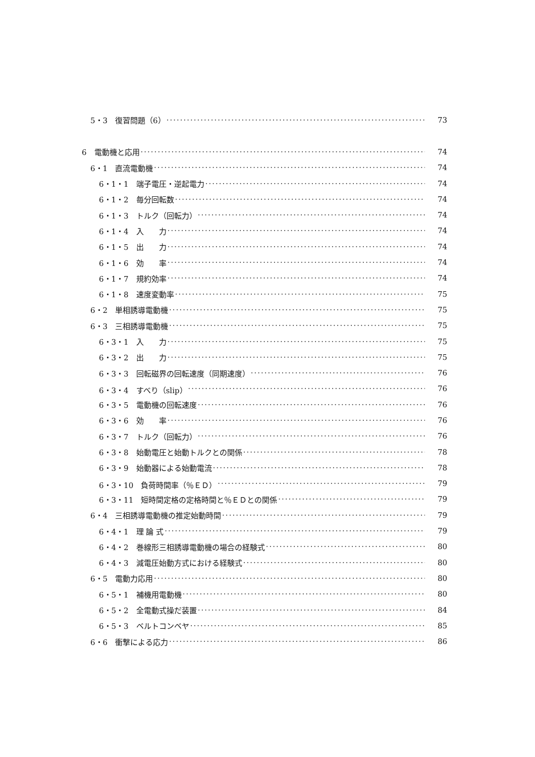5・3　復習問題（6） 73
6　電動機と応用 74
6・1　直流電動機 74
6・1・1　端子電圧・逆起電力 74
6・1・2　毎分回転数 74
6・1・3　トルク（回転力） 74
6・1・4　入　　力 74
6・1・5　出　　力 74
6・1・6　効　　率 74
6・1・7　規約効率 74
6・1・8　速度変動率 75
6・2　単相誘導電動機 75
6・3　三相誘導電動機 75
6・3・1　入　　力 75
6・3・2　出　　力 75
6・3・3　回転磁界の回転速度（同期速度） 76
6・3・4　すべり（slip） 76
6・3・5　電動機の回転速度 76
6・3・6　効　　率 76
6・3・7　トルク（回転力） 76
6・3・8　始動電圧と始動トルクとの関係 78
6・3・9　始動器による始動電流 78
6・3・10　負荷時間率（％ＥＤ） 79
6・3・11　短時間定格の定格時間と％ＥＤとの関係 79
6・4　三相誘導電動機の推定始動時間 79
6・4・1　理 論 式 79
6・4・2　巻線形三相誘導電動機の場合の経験式 80
6・4・3　減電圧始動方式における経験式 80
6・5　電動力応用 80
6・5・1　補機用電動機 80
6・5・2　全電動式操だ装置 84
6・5・3　ベルトコンベヤ 85
6・6　衝撃による応力 86